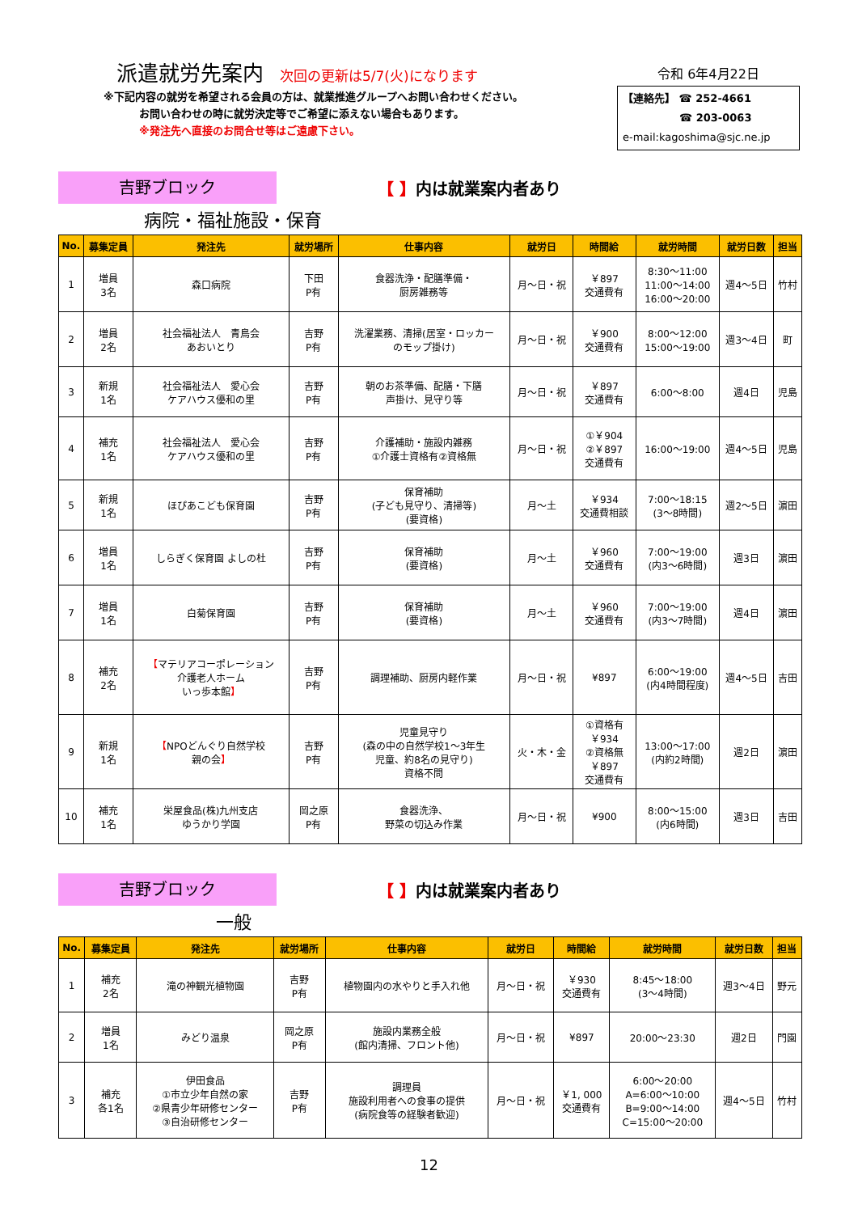派遣就労先案内
次回の更新は5/7(火)になります
※下記内容の就労を希望される会員の方は、就業推進グループへお問い合わせください。
お問い合わせの時に就労決定等でご希望に添えない場合もあります。
※発注先へ直接のお問合せ等はご遠慮下さい。
令和 6年4月22日
【連絡先】 ☎ 252-4661
☎ 203-0063
e-mail:kagoshima@sjc.ne.jp
吉野ブロック
【 】内は就業案内者あり
病院・福祉施設・保育
| No. | 募集定員 | 発注先 | 就労場所 | 仕事内容 | 就労日 | 時間給 | 就労時間 | 就労日数 | 担当 |
| --- | --- | --- | --- | --- | --- | --- | --- | --- | --- |
| 1 | 増員 3名 | 森口病院 | 下田 P有 | 食器洗浄・配膳準備・ 厨房雑務等 | 月～日・祝 | ￥897 交通費有 | 8:30～11:00 11:00～14:00 16:00～20:00 | 週4～5日 | 竹村 |
| 2 | 増員 2名 | 社会福祉法人 青鳥会 あおいとり | 吉野 P有 | 洗濯業務、清掃(居室・ロッカー のモップ掛け) | 月～日・祝 | ￥900 交通費有 | 8:00～12:00 15:00～19:00 | 週3～4日 | 町 |
| 3 | 新規 1名 | 社会福祉法人 愛心会 ケアハウス優和の里 | 吉野 P有 | 朝のお茶準備、配膳・下膳 声掛け、見守り等 | 月～日・祝 | ￥897 交通費有 | 6:00～8:00 | 週4日 | 児島 |
| 4 | 補充 1名 | 社会福祉法人 愛心会 ケアハウス優和の里 | 吉野 P有 | 介護補助・施設内雑務 ①介護士資格有②資格無 | 月～日・祝 | ①￥904 ②￥897 交通費有 | 16:00～19:00 | 週4～5日 | 児島 |
| 5 | 新規 1名 | ほぴあこども保育園 | 吉野 P有 | 保育補助 (子ども見守り、清掃等) (要資格) | 月～土 | ￥934 交通費相談 | 7:00～18:15 (3～8時間) | 週2～5日 | 濵田 |
| 6 | 増員 1名 | しらぎく保育園 よしの杜 | 吉野 P有 | 保育補助 (要資格) | 月～土 | ￥960 交通費有 | 7:00～19:00 (内3～6時間) | 週3日 | 濵田 |
| 7 | 増員 1名 | 白菊保育園 | 吉野 P有 | 保育補助 (要資格) | 月～土 | ￥960 交通費有 | 7:00～19:00 (内3～7時間) | 週4日 | 濵田 |
| 8 | 補充 2名 | 【 マテリアコーポレーション 介護老人ホーム いっ歩本館 】 | 吉野 P有 | 調理補助、厨房内軽作業 | 月～日・祝 | ¥897 | 6:00～19:00 (内4時間程度) | 週4～5日 | 吉田 |
| 9 | 新規 1名 | 【 NPOどんぐり自然学校 親の会 】 | 吉野 P有 | 児童見守り (森の中の自然学校1～3年生 児童、約8名の見守り) 資格不問 | 火・木・金 | ①資格有 ￥934 ②資格無 ￥897 交通費有 | 13:00～17:00 (内約2時間) | 週2日 | 濵田 |
| 10 | 補充 1名 | 栄屋食品(株)九州支店 ゆうかり学園 | 岡之原 P有 | 食器洗浄、 野菜の切込み作業 | 月～日・祝 | ¥900 | 8:00～15:00 (内6時間) | 週3日 | 吉田 |
吉野ブロック
【 】内は就業案内者あり
一般
| No. | 募集定員 | 発注先 | 就労場所 | 仕事内容 | 就労日 | 時間給 | 就労時間 | 就労日数 | 担当 |
| --- | --- | --- | --- | --- | --- | --- | --- | --- | --- |
| 1 | 補充 2名 | 滝の神観光植物園 | 吉野 P有 | 植物園内の水やりと手入れ他 | 月～日・祝 | ￥930 交通費有 | 8:45～18:00 (3～4時間) | 週3～4日 | 野元 |
| 2 | 増員 1名 | みどり温泉 | 岡之原 P有 | 施設内業務全般 (館内清掃、フロント他) | 月～日・祝 | ¥897 | 20:00～23:30 | 週2日 | 門園 |
| 3 | 補充 各1名 | 伊田食品 ①市立少年自然の家 ②県青少年研修センター ③自治研修センター | 吉野 P有 | 調理員 施設利用者への食事の提供 (病院食等の経験者歓迎) | 月～日・祝 | ￥1, 000 交通費有 | 6:00～20:00 A=6:00～10:00 B=9:00～14:00 C=15:00～20:00 | 週4～5日 | 竹村 |
12